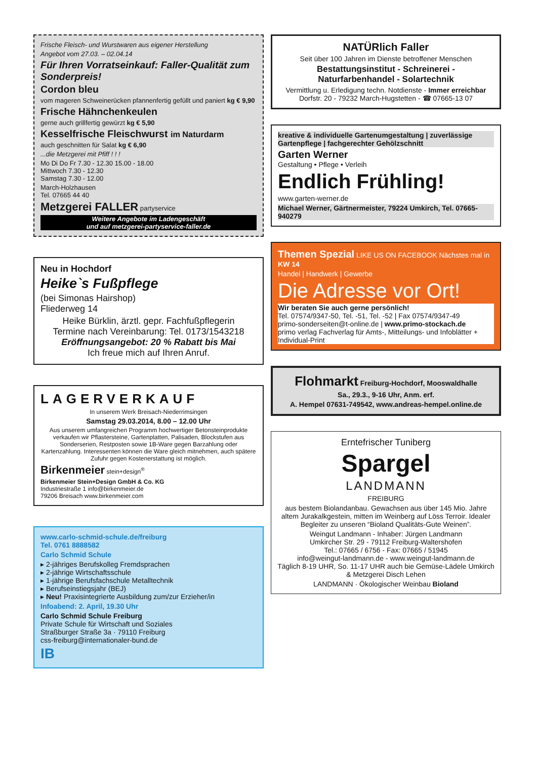Frische Fleisch- und Wurstwaren aus eigener Herstellung
Angebot vom 27.03. – 02.04.14
Für Ihren Vorratseinkauf: Faller-Qualität zum Sonderpreis!
Cordon bleu
vom mageren Schweinerücken pfannenfertig gefüllt und paniert kg € 9,90
Frische Hähnchenkeulen
gerne auch grillfertig gewürzt kg € 5,90
Kesselfrische Fleischwurst im Naturdarm
auch geschnitten für Salat kg € 6,90
...die Metzgerei mit Pfiff ! ! !
Mo Di Do Fr 7.30 - 12.30 15.00 - 18.00
Mittwoch 7.30 - 12.30
Samstag 7.30 - 12.00
March-Holzhausen
Tel. 07665 44 40
Metzgerei FALLER partyservice
Weitere Angebote im Ladengeschäft
und auf metzgerei-partyservice-faller.de
Neu in Hochdorf
Heike`s Fußpflege
(bei Simonas Hairshop)
Fliederweg 14
Heike Bürklin, ärztl. gepr. Fachfußpflegerin
Termine nach Vereinbarung: Tel. 0173/1543218
Eröffnungsangebot: 20 % Rabatt bis Mai
Ich freue mich auf Ihren Anruf.
LAGERVERKAUF
In unserem Werk Breisach-Niederrimsingen
Samstag 29.03.2014, 8.00 – 12.00 Uhr
Aus unserem umfangreichen Programm hochwertiger Betonsteinprodukte verkaufen wir Pflastersteine, Gartenplatten, Palisaden, Blockstufen aus Sonderserien, Restposten sowie 1B-Ware gegen Barzahlung oder Kartenzahlung. Interessenten können die Ware gleich mitnehmen, auch spätere Zufuhr gegen Kostenerstattung ist möglich.
Birkenmeier stein+design<sup>®</sup>
Birkenmeier Stein+Design GmbH & Co. KG
Industriestraße 1 info@birkenmeier.de
79206 Breisach www.birkenmeier.com
www.carlo-schmid-schule.de/freiburg
Tel. 0761 8888582
Carlo Schmid Schule
▸ 2-jähriges Berufskolleg Fremdsprachen
▸ 2-jährige Wirtschaftsschule
▸ 1-jährige Berufsfachschule Metalltechnik
▸ Berufseinstiegsjahr (BEJ)
▸ Neu! Praxisintegrierte Ausbildung zum/zur Erzieher/in
Infoabend: 2. April, 19.30 Uhr
Carlo Schmid Schule Freiburg
Private Schule für Wirtschaft und Soziales
Straßburger Straße 3a · 79110 Freiburg
css-freiburg@internationaler-bund.de
IB
NATÜRlich Faller
Seit über 100 Jahren im Dienste betroffener Menschen
Bestattungsinstitut - Schreinerei -
Naturfarbenhandel - Solartechnik
Vermittlung u. Erledigung techn. Notdienste - Immer erreichbar
Dorfstr. 20 - 79232 March-Hugstetten - ☎ 07665-13 07
kreative & individuelle Gartenumgestaltung | zuverlässige Gartenpflege | fachgerechter Gehölzschnitt
Garten Werner
Gestaltung • Pflege • Verleih
Endlich Frühling!
www.garten-werner.de
Michael Werner, Gärtnermeister, 79224 Umkirch, Tel. 07665-940279
Themen Spezial LIKE US ON FACEBOOK Nächstes mal in KW 14
Handel | Handwerk | Gewerbe
Die Adresse vor Ort!
Wir beraten Sie auch gerne persönlich!
Tel. 07574/9347-50, Tel. -51, Tel. -52 | Fax 07574/9347-49
primo-sonderseiten@t-online.de | www.primo-stockach.de
primo verlag Fachverlag für Amts-, Mitteilungs- und Infoblätter + Individual-Print
Flohmarkt Freiburg-Hochdorf, Mooswaldhalle
Sa., 29.3., 9-16 Uhr, Anm. erf.
A. Hempel 07631-749542, www.andreas-hempel.online.de
Erntefrischer Tuniberg
Spargel
LANDMANN
FREIBURG
aus bestem Biolandanbau. Gewachsen aus über 145 Mio. Jahre altem Jurakalkgestein, mitten im Weinberg auf Löss Terroir. Idealer Begleiter zu unseren “Bioland Qualitäts-Gute Weinen”.
Weingut Landmann - Inhaber: Jürgen Landmann
Umkircher Str. 29 - 79112 Freiburg-Waltershofen
Tel.: 07665 / 6756 - Fax: 07665 / 51945
info@weingut-landmann.de - www.weingut-landmann.de
Täglich 8-19 UHR, So. 11-17 UHR auch bie Gemüse-Lädele Umkirch & Metzgerei Disch Lehen
LANDMANN · Ökologischer Weinbau Bioland